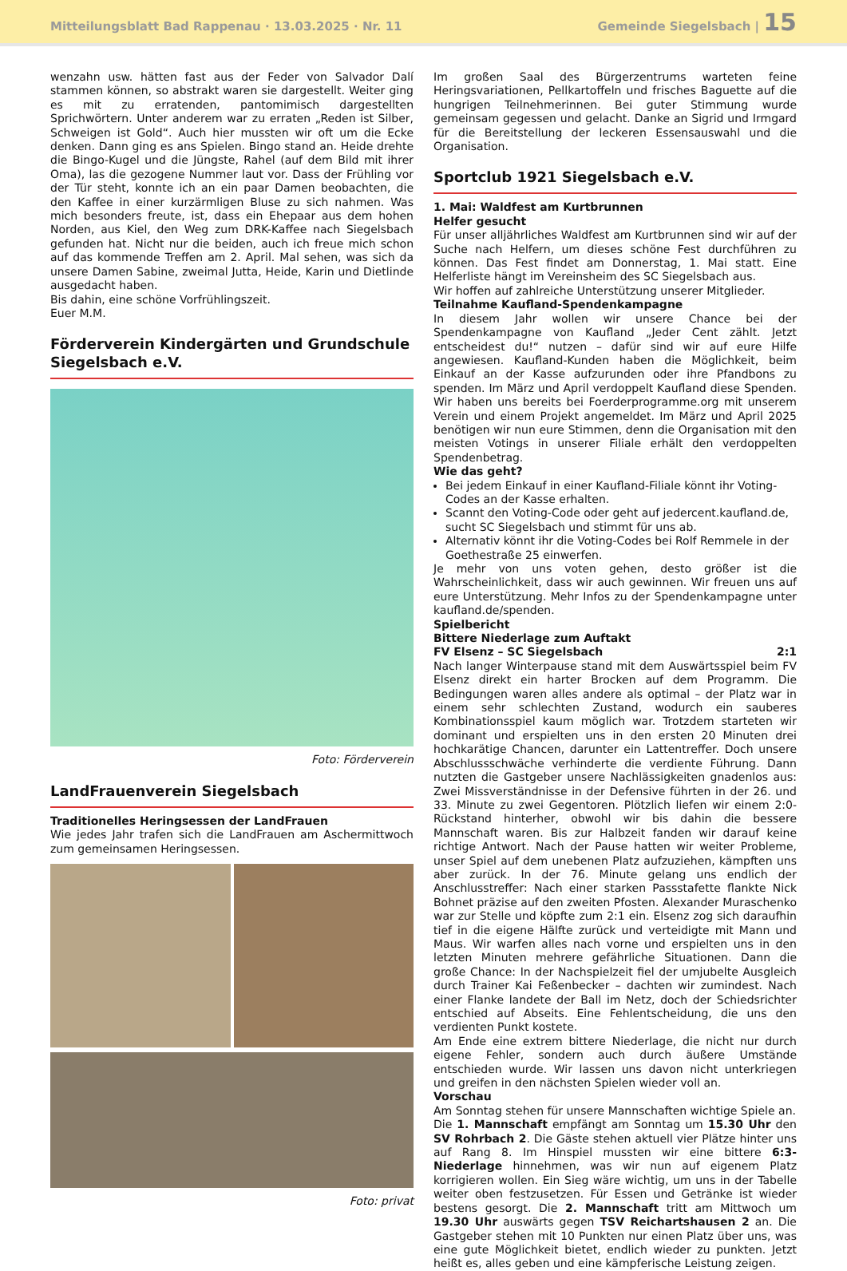Mitteilungsblatt Bad Rappenau · 13.03.2025 · Nr. 11 Gemeinde Siegelsbach | 15
wenzahn usw. hätten fast aus der Feder von Salvador Dalí stammen können, so abstrakt waren sie dargestellt. Weiter ging es mit zu erratenden, pantomimisch dargestellten Sprichwörtern. Unter anderem war zu erraten „Reden ist Silber, Schweigen ist Gold“. Auch hier mussten wir oft um die Ecke denken. Dann ging es ans Spielen. Bingo stand an. Heide drehte die Bingo-Kugel und die Jüngste, Rahel (auf dem Bild mit ihrer Oma), las die gezogene Nummer laut vor. Dass der Frühling vor der Tür steht, konnte ich an ein paar Damen beobachten, die den Kaffee in einer kurzärmligen Bluse zu sich nahmen. Was mich besonders freute, ist, dass ein Ehepaar aus dem hohen Norden, aus Kiel, den Weg zum DRK-Kaffee nach Siegelsbach gefunden hat. Nicht nur die beiden, auch ich freue mich schon auf das kommende Treffen am 2. April. Mal sehen, was sich da unsere Damen Sabine, zweimal Jutta, Heide, Karin und Dietlinde ausgedacht haben.
Bis dahin, eine schöne Vorfrühlingszeit.
Euer M.M.
Förderverein Kindergärten und Grundschule Siegelsbach e.V.
Foto: Förderverein
LandFrauenverein Siegelsbach
Traditionelles Heringsessen der LandFrauen
Wie jedes Jahr trafen sich die LandFrauen am Aschermittwoch zum gemeinsamen Heringsessen.
Foto: privat
Im großen Saal des Bürgerzentrums warteten feine Heringsvariationen, Pellkartoffeln und frisches Baguette auf die hungrigen Teilnehmerinnen. Bei guter Stimmung wurde gemeinsam gegessen und gelacht. Danke an Sigrid und Irmgard für die Bereitstellung der leckeren Essensauswahl und die Organisation.
Sportclub 1921 Siegelsbach e.V.
1. Mai: Waldfest am Kurtbrunnen
Helfer gesucht
Für unser alljährliches Waldfest am Kurtbrunnen sind wir auf der Suche nach Helfern, um dieses schöne Fest durchführen zu können. Das Fest findet am Donnerstag, 1. Mai statt. Eine Helferliste hängt im Vereinsheim des SC Siegelsbach aus.
Wir hoffen auf zahlreiche Unterstützung unserer Mitglieder.
Teilnahme Kaufland-Spendenkampagne
In diesem Jahr wollen wir unsere Chance bei der Spendenkampagne von Kaufland „Jeder Cent zählt. Jetzt entscheidest du!“ nutzen – dafür sind wir auf eure Hilfe angewiesen. Kaufland-Kunden haben die Möglichkeit, beim Einkauf an der Kasse aufzurunden oder ihre Pfandbons zu spenden. Im März und April verdoppelt Kaufland diese Spenden. Wir haben uns bereits bei Foerderprogramme.org mit unserem Verein und einem Projekt angemeldet. Im März und April 2025 benötigen wir nun eure Stimmen, denn die Organisation mit den meisten Votings in unserer Filiale erhält den verdoppelten Spendenbetrag.
Wie das geht?
Bei jedem Einkauf in einer Kaufland-Filiale könnt ihr Voting-Codes an der Kasse erhalten.
Scannt den Voting-Code oder geht auf jedercent.kaufland.de, sucht SC Siegelsbach und stimmt für uns ab.
Alternativ könnt ihr die Voting-Codes bei Rolf Remmele in der Goethestraße 25 einwerfen.
Je mehr von uns voten gehen, desto größer ist die Wahrscheinlichkeit, dass wir auch gewinnen. Wir freuen uns auf eure Unterstützung. Mehr Infos zu der Spendenkampagne unter kaufland.de/spenden.
Spielbericht
Bittere Niederlage zum Auftakt
FV Elsenz – SC Siegelsbach 2:1
Nach langer Winterpause stand mit dem Auswärtsspiel beim FV Elsenz direkt ein harter Brocken auf dem Programm. Die Bedingungen waren alles andere als optimal – der Platz war in einem sehr schlechten Zustand, wodurch ein sauberes Kombinationsspiel kaum möglich war. Trotzdem starteten wir dominant und erspielten uns in den ersten 20 Minuten drei hochkarätige Chancen, darunter ein Lattentreffer. Doch unsere Abschlussschwäche verhinderte die verdiente Führung. Dann nutzten die Gastgeber unsere Nachlässigkeiten gnadenlos aus: Zwei Missverständnisse in der Defensive führten in der 26. und 33. Minute zu zwei Gegentoren. Plötzlich liefen wir einem 2:0-Rückstand hinterher, obwohl wir bis dahin die bessere Mannschaft waren. Bis zur Halbzeit fanden wir darauf keine richtige Antwort. Nach der Pause hatten wir weiter Probleme, unser Spiel auf dem unebenen Platz aufzuziehen, kämpften uns aber zurück. In der 76. Minute gelang uns endlich der Anschlusstreffer: Nach einer starken Passstafette flankte Nick Bohnet präzise auf den zweiten Pfosten. Alexander Muraschenko war zur Stelle und köpfte zum 2:1 ein. Elsenz zog sich daraufhin tief in die eigene Hälfte zurück und verteidigte mit Mann und Maus. Wir warfen alles nach vorne und erspielten uns in den letzten Minuten mehrere gefährliche Situationen. Dann die große Chance: In der Nachspielzeit fiel der umjubelte Ausgleich durch Trainer Kai Feßenbecker – dachten wir zumindest. Nach einer Flanke landete der Ball im Netz, doch der Schiedsrichter entschied auf Abseits. Eine Fehlentscheidung, die uns den verdienten Punkt kostete.
Am Ende eine extrem bittere Niederlage, die nicht nur durch eigene Fehler, sondern auch durch äußere Umstände entschieden wurde. Wir lassen uns davon nicht unterkriegen und greifen in den nächsten Spielen wieder voll an.
Vorschau
Am Sonntag stehen für unsere Mannschaften wichtige Spiele an.
Die 1. Mannschaft empfängt am Sonntag um 15.30 Uhr den SV Rohrbach 2. Die Gäste stehen aktuell vier Plätze hinter uns auf Rang 8. Im Hinspiel mussten wir eine bittere 6:3-Niederlage hinnehmen, was wir nun auf eigenem Platz korrigieren wollen. Ein Sieg wäre wichtig, um uns in der Tabelle weiter oben festzusetzen. Für Essen und Getränke ist wieder bestens gesorgt. Die 2. Mannschaft tritt am Mittwoch um 19.30 Uhr auswärts gegen TSV Reichartshausen 2 an. Die Gastgeber stehen mit 10 Punkten nur einen Platz über uns, was eine gute Möglichkeit bietet, endlich wieder zu punkten. Jetzt heißt es, alles geben und eine kämpferische Leistung zeigen.